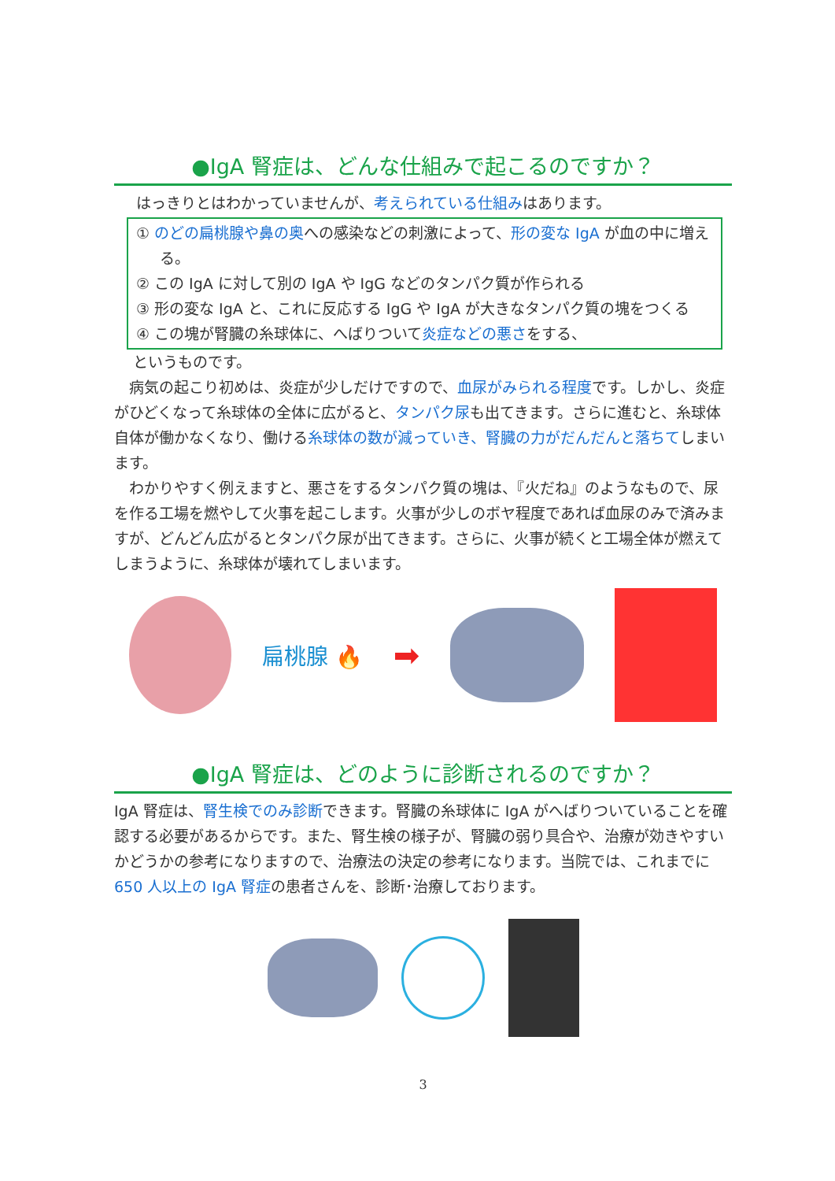●IgA 腎症は、どんな仕組みで起こるのですか？
はっきりとはわかっていませんが、考えられている仕組みはあります。
① のどの扁桃腺や鼻の奥への感染などの刺激によって、形の変な IgA が血の中に増える。
② この IgA に対して別の IgA や IgG などのタンパク質が作られる
③ 形の変な IgA と、これに反応する IgG や IgA が大きなタンパク質の塊をつくる
④ この塊が腎臓の糸球体に、へばりついて炎症などの悪さをする、
というものです。
　病気の起こり初めは、炎症が少しだけですので、血尿がみられる程度です。しかし、炎症がひどくなって糸球体の全体に広がると、タンパク尿も出てきます。さらに進むと、糸球体自体が働かなくなり、働ける糸球体の数が減っていき、腎臓の力がだんだんと落ちてしまいます。
　わかりやすく例えますと、悪さをするタンパク質の塊は、『火だね』のようなもので、尿を作る工場を燃やして火事を起こします。火事が少しのボヤ程度であれば血尿のみで済みますが、どんどん広がるとタンパク尿が出てきます。さらに、火事が続くと工場全体が燃えてしまうように、糸球体が壊れてしまいます。
扁桃腺 🔥
➡
●IgA 腎症は、どのように診断されるのですか？
IgA 腎症は、腎生検でのみ診断できます。腎臓の糸球体に IgA がへばりついていることを確認する必要があるからです。また、腎生検の様子が、腎臓の弱り具合や、治療が効きやすいかどうかの参考になりますので、治療法の決定の参考になります。当院では、これまでに 650 人以上の IgA 腎症の患者さんを、診断･治療しております。
3